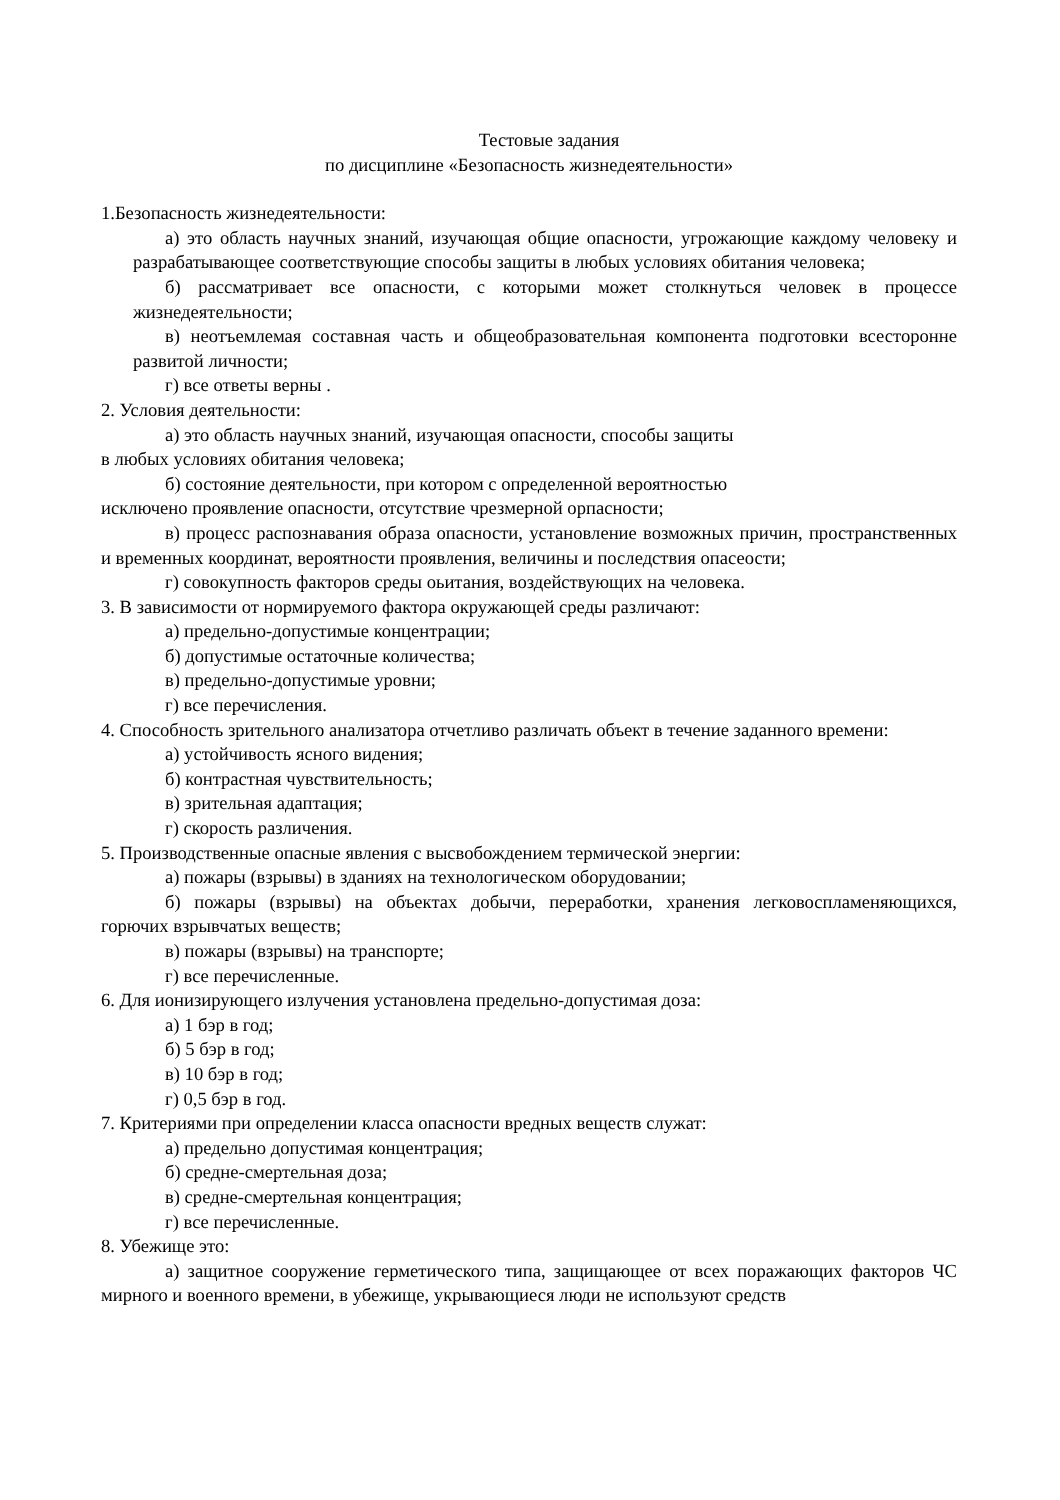Тестовые задания
по дисциплине «Безопасность жизнедеятельности»
1.Безопасность жизнедеятельности:
а) это область научных знаний, изучающая общие опасности, угрожающие каждому человеку и разрабатывающее соответствующие способы защиты в любых условиях обитания человека;
б) рассматривает все опасности, с которыми может столкнуться человек в процессе жизнедеятельности;
в) неотъемлемая составная часть и общеобразовательная компонента подготовки всесторонне развитой личности;
г) все ответы верны .
2. Условия деятельности:
а) это область научных знаний, изучающая опасности, способы защиты
в любых условиях обитания человека;
б) состояние деятельности, при котором с определенной вероятностью
исключено проявление опасности, отсутствие чрезмерной орпасности;
в) процесс распознавания образа опасности, установление возможных причин, пространственных и временных координат, вероятности проявления, величины и последствия опасеости;
г) совокупность факторов среды оьитания, воздействующих на человека.
3. В зависимости от нормируемого фактора окружающей среды различают:
а) предельно-допустимые концентрации;
б) допустимые остаточные количества;
в) предельно-допустимые уровни;
г) все перечисления.
4. Способность зрительного анализатора отчетливо различать объект в течение заданного времени:
а) устойчивость ясного видения;
б) контрастная чувствительность;
в) зрительная адаптация;
г) скорость различения.
5. Производственные опасные явления с высвобождением термической энергии:
а) пожары (взрывы) в зданиях на технологическом оборудовании;
б) пожары (взрывы) на объектах добычи, переработки, хранения легковоспламеняющихся, горючих взрывчатых веществ;
в) пожары (взрывы) на транспорте;
г) все перечисленные.
6. Для ионизирующего излучения установлена предельно-допустимая доза:
а) 1 бэр в год;
б) 5 бэр в год;
в) 10 бэр в год;
г) 0,5 бэр в год.
7. Критериями при определении класса опасности вредных веществ служат:
а) предельно допустимая концентрация;
б) средне-смертельная доза;
в) средне-смертельная концентрация;
г) все перечисленные.
8. Убежище это:
а) защитное сооружение герметического типа, защищающее от всех поражающих факторов ЧС мирного и военного времени, в убежище, укрывающиеся люди не используют средств